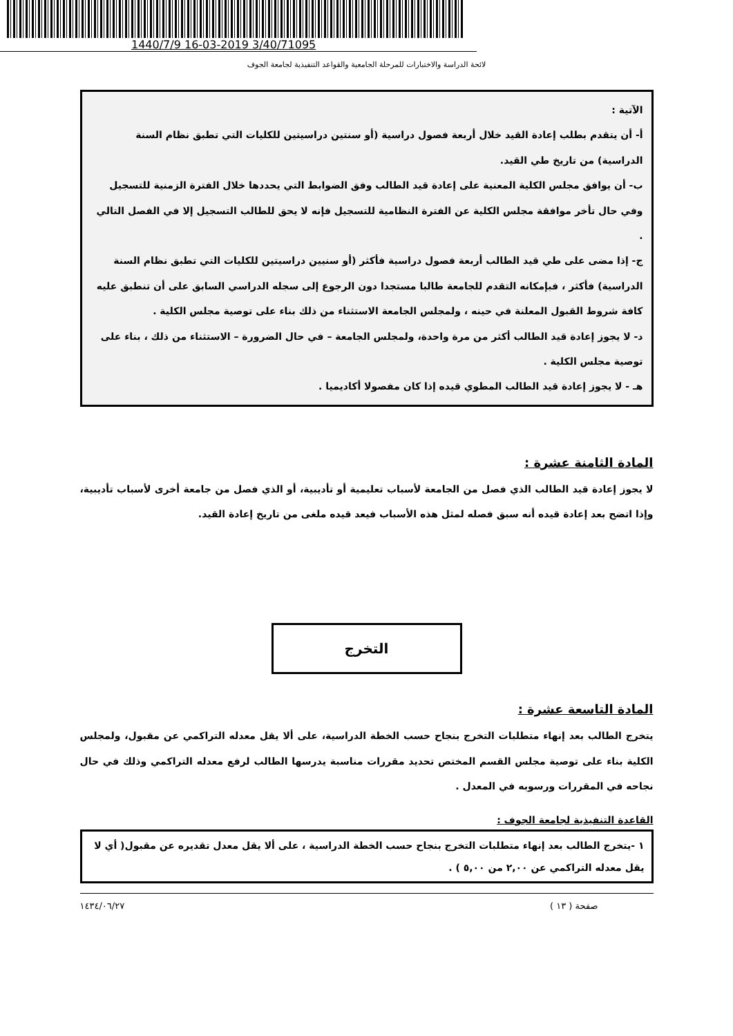1440/7/9 16-03-2019 3/40/71095
لائحة الدراسة والاختبارات للمرحلة الجامعية والقواعد التنفيذية لجامعة الجوف
الآتية :
أ- أن يتقدم بطلب إعادة القيد خلال أربعة فصول دراسية (أو سنتين دراسيتين للكليات التي تطبق نظام السنة الدراسية) من تاريخ طي القيد.
ب- أن يوافق مجلس الكلية المعنية على إعادة قيد الطالب وفق الضوابط التي يحددها خلال الفترة الزمنية للتسجيل وفي حال تأخر موافقة مجلس الكلية عن الفترة النظامية للتسجيل فإنه لا يحق للطالب التسجيل إلا في الفصل التالي .
ج- إذا مضى على طي قيد الطالب أربعة فصول دراسية فأكثر (أو سنيين دراسيتين للكليات التي تطبق نظام السنة الدراسية) فأكثر ، فبإمكانه التقدم للجامعة طالبا مستجدا دون الرجوع إلى سجله الدراسي السابق على أن تنطبق عليه كافة شروط القبول المعلنة في حينه ، ولمجلس الجامعة الاستثناء من ذلك بناء على توصية مجلس الكلية .
د- لا يجوز إعادة قيد الطالب أكثر من مرة واحدة، ولمجلس الجامعة – في حال الضرورة – الاستثناء من ذلك ، بناء على توصية مجلس الكلية .
هـ - لا يجوز إعادة قيد الطالب المطوي قيده إذا كان مفصولا أكاديميا .
المادة الثامنة عشرة :
لا يجوز إعادة قيد الطالب الذي فصل من الجامعة لأسباب تعليمية أو تأديبية، أو الذي فصل من جامعة أخرى لأسباب تأديبية، وإذا اتضح بعد إعادة قيده أنه سبق فصله لمثل هذه الأسباب فيعد قيده ملغى من تاريخ إعادة القيد.
التخرج
المادة التاسعة عشرة :
يتخرج الطالب بعد إنهاء متطلبات التخرج بنجاح حسب الخطة الدراسية، على ألا يقل معدله التراكمي عن مقبول، ولمجلس الكلية بناء على توصية مجلس القسم المختص تحديد مقررات مناسبة يدرسها الطالب لرفع معدله التراكمي وذلك في حال نجاحه في المقررات ورسوبه في المعدل .
القاعدة التنفيذية لجامعة الجوف :
١ -يتخرج الطالب بعد إنهاء متطلبات التخرج بنجاح حسب الخطة الدراسية ، على ألا يقل معدل تقديره عن مقبول( أي لا يقل معدله التراكمي عن ٢,٠٠ من ٥,٠٠ ) .
صفحة ( ١٣ ) ١٤٣٤/٠٦/٢٧